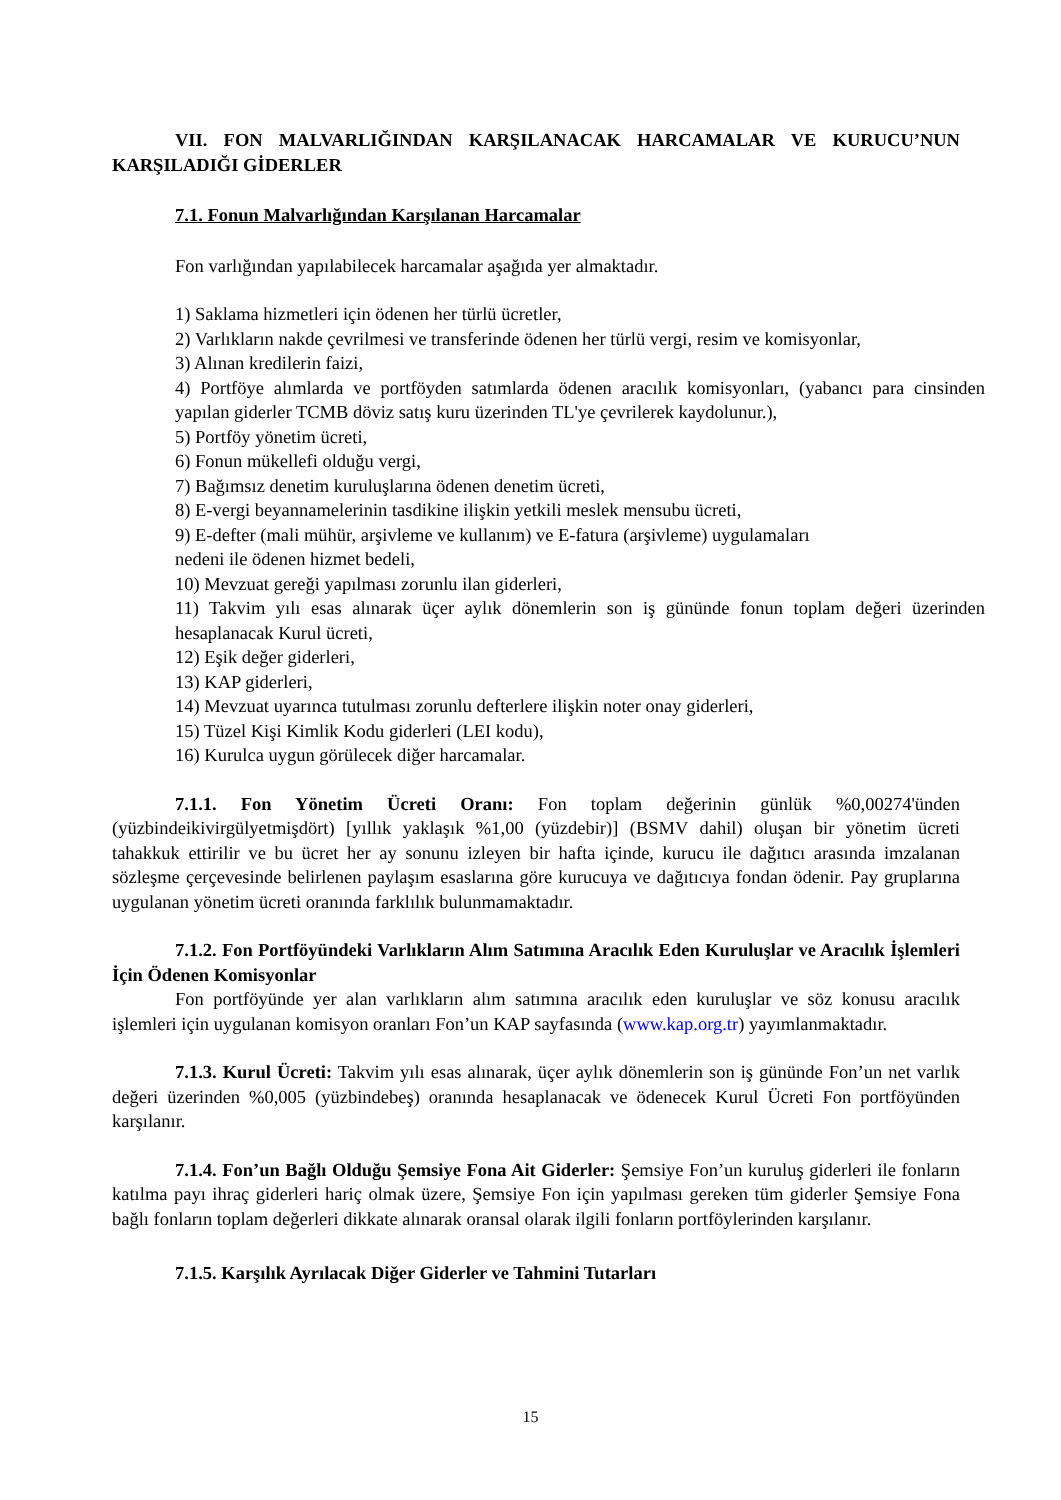VII. FON MALVARLIĞINDAN KARŞILANACAK HARCAMALAR VE KURUCU’NUN KARŞILADIĞI GİDERLER
7.1. Fonun Malvarlığından Karşılanan Harcamalar
Fon varlığından yapılabilecek harcamalar aşağıda yer almaktadır.
1) Saklama hizmetleri için ödenen her türlü ücretler,
2) Varlıkların nakde çevrilmesi ve transferinde ödenen her türlü vergi, resim ve komisyonlar,
3) Alınan kredilerin faizi,
4) Portföye alımlarda ve portföyden satımlarda ödenen aracılık komisyonları, (yabancı para cinsinden yapılan giderler TCMB döviz satış kuru üzerinden TL'ye çevrilerek kaydolunur.),
5) Portföy yönetim ücreti,
6) Fonun mükellefi olduğu vergi,
7) Bağımsız denetim kuruluşlarına ödenen denetim ücreti,
8) E-vergi beyannamelerinin tasdikine ilişkin yetkili meslek mensubu ücreti,
9) E-defter (mali mühür, arşivleme ve kullanım) ve E-fatura (arşivleme) uygulamaları
nedeni ile ödenen hizmet bedeli,
10) Mevzuat gereği yapılması zorunlu ilan giderleri,
11) Takvim yılı esas alınarak üçer aylık dönemlerin son iş gününde fonun toplam değeri üzerinden hesaplanacak Kurul ücreti,
12) Eşik değer giderleri,
13) KAP giderleri,
14) Mevzuat uyarınca tutulması zorunlu defterlere ilişkin noter onay giderleri,
15) Tüzel Kişi Kimlik Kodu giderleri (LEI kodu),
16) Kurulca uygun görülecek diğer harcamalar.
7.1.1. Fon Yönetim Ücreti Oranı: Fon toplam değerinin günlük %0,00274'ünden (yüzbindeikivirgülyetmişdört) [yıllık yaklaşık %1,00 (yüzdebir)] (BSMV dahil) oluşan bir yönetim ücreti tahakkuk ettirilir ve bu ücret her ay sonunu izleyen bir hafta içinde, kurucu ile dağıtıcı arasında imzalanan sözleşme çerçevesinde belirlenen paylaşım esaslarına göre kurucuya ve dağıtıcıya fondan ödenir. Pay gruplarına uygulanan yönetim ücreti oranında farklılık bulunmamaktadır.
7.1.2. Fon Portföyündeki Varlıkların Alım Satımına Aracılık Eden Kuruluşlar ve Aracılık İşlemleri İçin Ödenen Komisyonlar
Fon portföyünde yer alan varlıkların alım satımına aracılık eden kuruluşlar ve söz konusu aracılık işlemleri için uygulanan komisyon oranları Fon’un KAP sayfasında (www.kap.org.tr) yayımlanmaktadır.
7.1.3. Kurul Ücreti: Takvim yılı esas alınarak, üçer aylık dönemlerin son iş gününde Fon’un net varlık değeri üzerinden %0,005 (yüzbindebeş) oranında hesaplanacak ve ödenecek Kurul Ücreti Fon portföyünden karşılanır.
7.1.4. Fon’un Bağlı Olduğu Şemsiye Fona Ait Giderler: Şemsiye Fon’un kuruluş giderleri ile fonların katılma payı ihraç giderleri hariç olmak üzere, Şemsiye Fon için yapılması gereken tüm giderler Şemsiye Fona bağlı fonların toplam değerleri dikkate alınarak oransal olarak ilgili fonların portföylerinden karşılanır.
7.1.5. Karşılık Ayrılacak Diğer Giderler ve Tahmini Tutarları
15